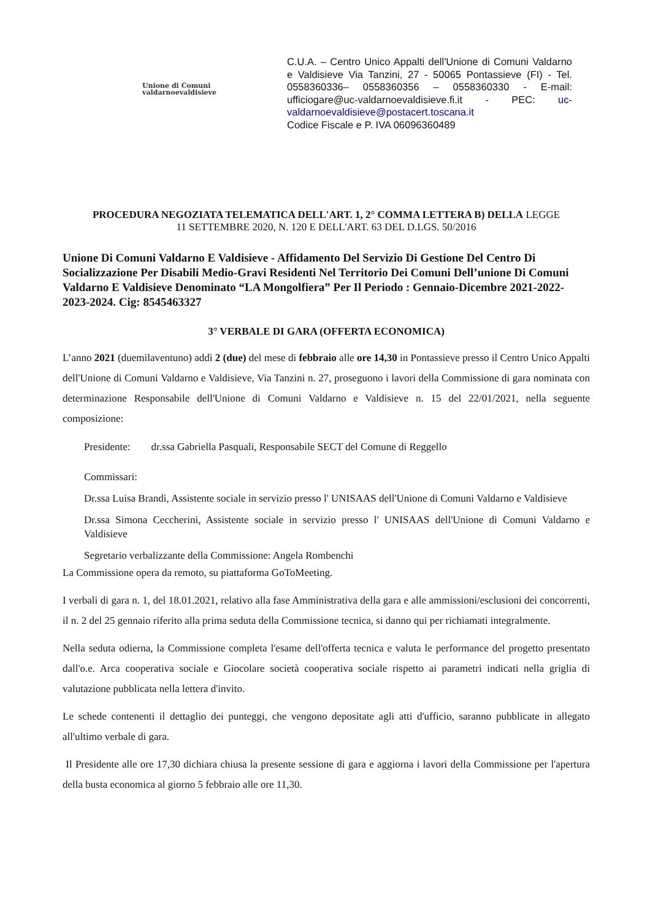Unione di Comuni
valdarnoevaldisieve
C.U.A. – Centro Unico Appalti dell'Unione di Comuni Valdarno e Valdisieve Via Tanzini, 27 - 50065 Pontassieve (FI) - Tel. 0558360336– 0558360356 – 0558360330 - E-mail: ufficiogare@uc-valdarnoevaldisieve.fi.it - PEC: uc-valdarnoevaldisieve@postacert.toscana.it
Codice Fiscale e P. IVA 06096360489
PROCEDURA NEGOZIATA TELEMATICA DELL'ART. 1, 2° COMMA LETTERA B) DELLA LEGGE
11 SETTEMBRE 2020, N. 120 E DELL'ART. 63 DEL D.LGS. 50/2016
Unione Di Comuni Valdarno E Valdisieve - Affidamento Del Servizio Di Gestione Del Centro Di Socializzazione Per Disabili Medio-Gravi Residenti Nel Territorio Dei Comuni Dell’unione Di Comuni Valdarno E Valdisieve Denominato “LA Mongolfiera” Per Il Periodo : Gennaio-Dicembre 2021-2022-2023-2024. Cig: 8545463327
3° VERBALE DI GARA (OFFERTA ECONOMICA)
L’anno 2021 (duemilaventuno) addì 2 (due) del mese di febbraio alle ore 14,30 in Pontassieve presso il Centro Unico Appalti dell'Unione di Comuni Valdarno e Valdisieve, Via Tanzini n. 27, proseguono i lavori della Commissione di gara nominata con determinazione Responsabile dell'Unione di Comuni Valdarno e Valdisieve n. 15 del 22/01/2021, nella seguente composizione:
Presidente: dr.ssa Gabriella Pasquali, Responsabile SECT del Comune di Reggello
Commissari:
Dr.ssa Luisa Brandi, Assistente sociale in servizio presso l' UNISAAS dell'Unione di Comuni Valdarno e Valdisieve
Dr.ssa Simona Ceccherini, Assistente sociale in servizio presso l' UNISAAS dell'Unione di Comuni Valdarno e Valdisieve
Segretario verbalizzante della Commissione: Angela Rombenchi
La Commissione opera da remoto, su piattaforma GoToMeeting.
I verbali di gara n. 1, del 18.01.2021, relativo alla fase Amministrativa della gara e alle ammissioni/esclusioni dei concorrenti, il n. 2 del 25 gennaio riferito alla prima seduta della Commissione tecnica, si danno qui per richiamati integralmente.
Nella seduta odierna, la Commissione completa l'esame dell'offerta tecnica e valuta le performance del progetto presentato dall'o.e. Arca cooperativa sociale e Giocolare società cooperativa sociale rispetto ai parametri indicati nella griglia di valutazione pubblicata nella lettera d'invito.
Le schede contenenti il dettaglio dei punteggi, che vengono depositate agli atti d'ufficio, saranno pubblicate in allegato all'ultimo verbale di gara.
Il Presidente alle ore 17,30 dichiara chiusa la presente sessione di gara e aggiorna i lavori della Commissione per l'apertura della busta economica al giorno 5 febbraio alle ore 11,30.